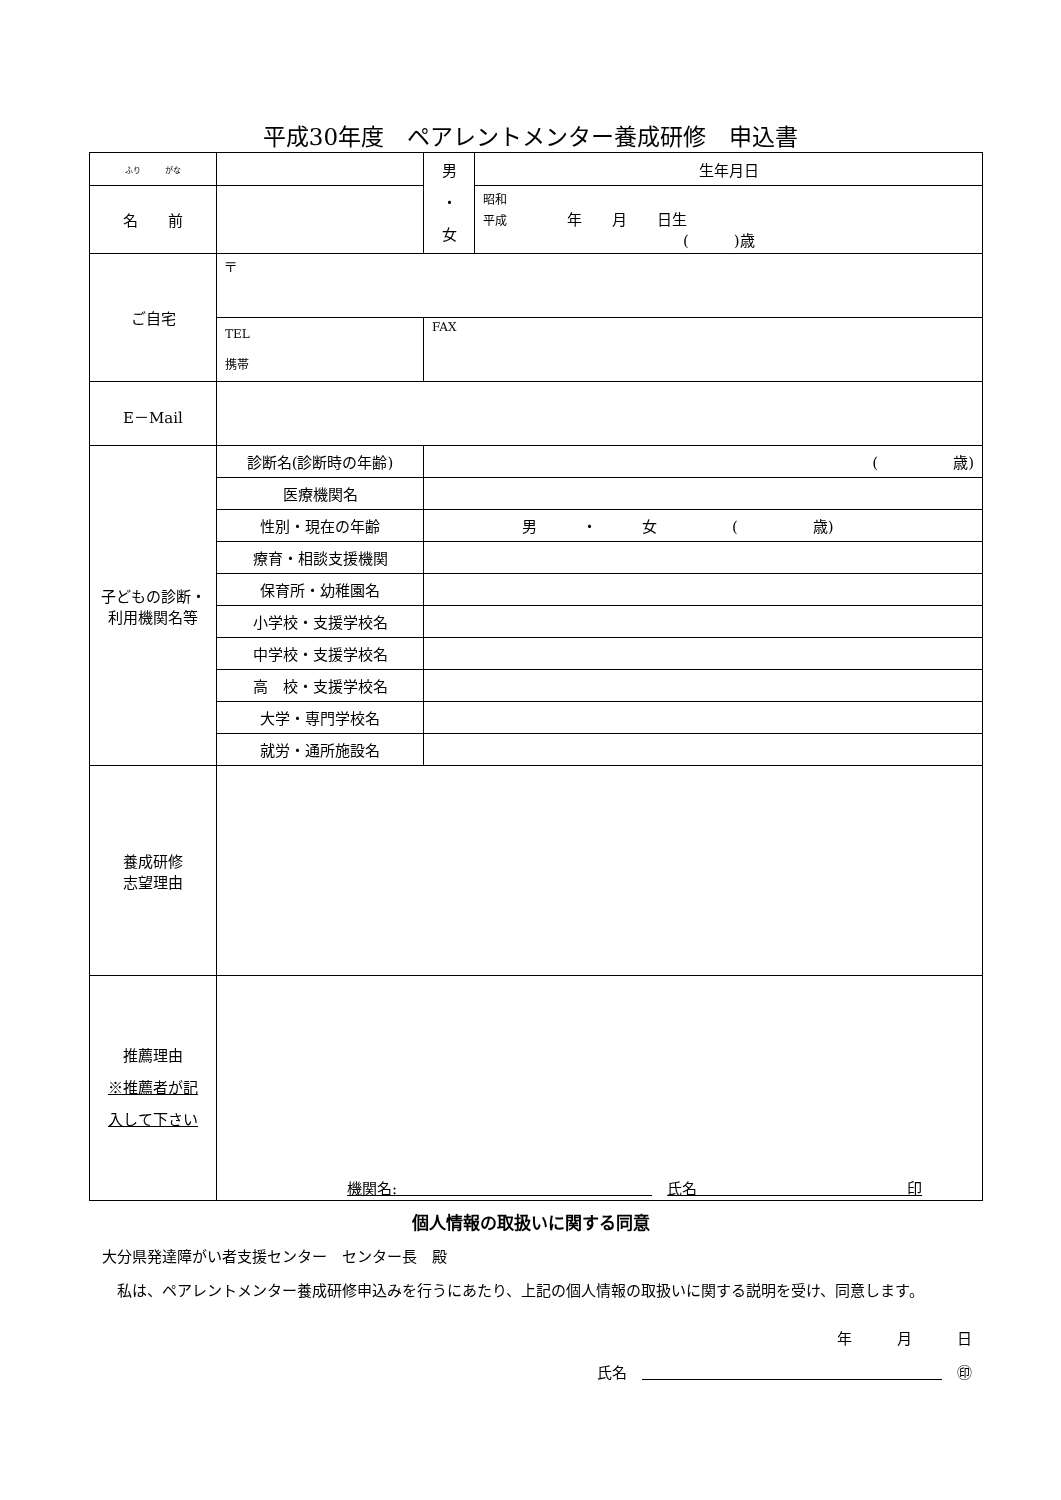平成30年度　ペアレントメンター養成研修　申込書
| ふり がな | | | 男 ・ 女 | 生年月日 |
| 名 前 | | | | 昭和 平成 年 月 日生 ( )歳 |
| ご自宅 | 〒 | | | |
| | TEL 携帯 | | FAX | |
| E－Mail | | | | |
| 子どもの診断・ 利用機関名等 | 診断名(診断時の年齢) | ( 歳) | | |
| | 医療機関名 | | | |
| | 性別・現在の年齢 | 男 ・ 女 ( 歳) | | |
| | 療育・相談支援機関 | | | |
| | 保育所・幼稚園名 | | | |
| | 小学校・支援学校名 | | | |
| | 中学校・支援学校名 | | | |
| | 高 校・支援学校名 | | | |
| | 大学・専門学校名 | | | |
| | 就労・通所施設名 | | | |
| 養成研修 志望理由 | | | | |
| 推薦理由 ※推薦者が記 入して下さい | 機関名: 氏名 印 | | | |
個人情報の取扱いに関する同意
大分県発達障がい者支援センター　センター長　殿
　私は、ペアレントメンター養成研修申込みを行うにあたり、上記の個人情報の取扱いに関する説明を受け、同意します。
年　　　月　　　日
氏名　　　　　　　　　　　　　　　　　　　　　　㊞